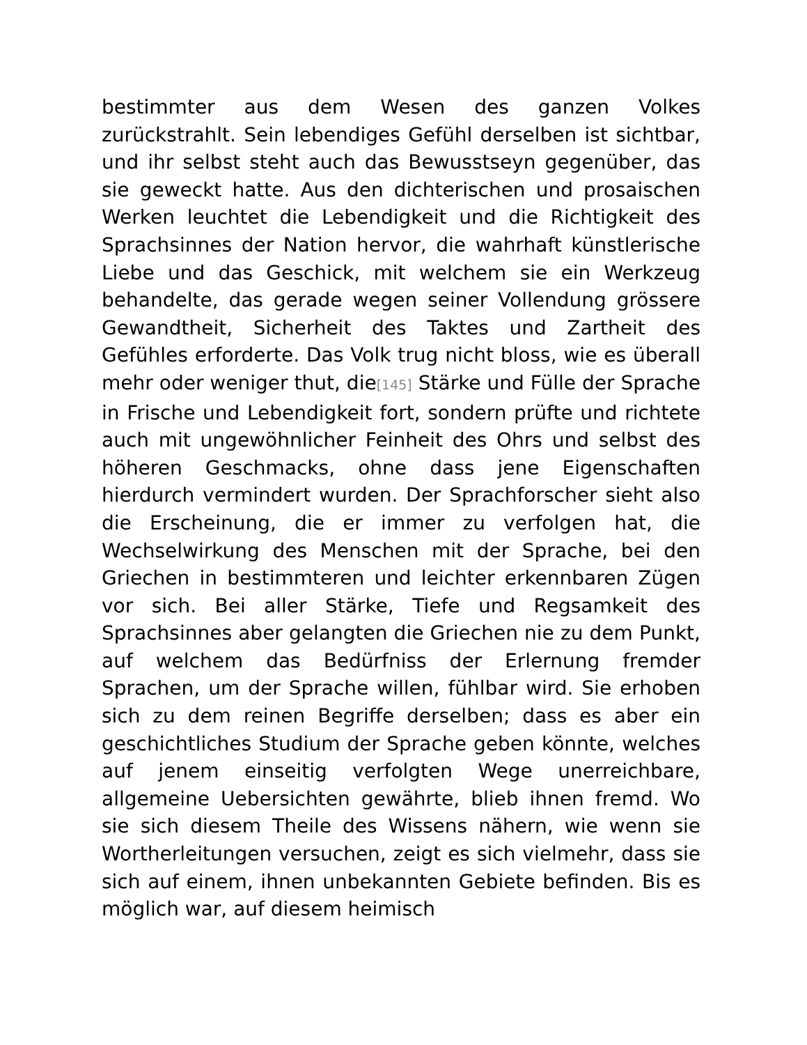bestimmter aus dem Wesen des ganzen Volkes zurückstrahlt. Sein lebendiges Gefühl derselben ist sichtbar, und ihr selbst steht auch das Bewusstseyn gegenüber, das sie geweckt hatte. Aus den dichterischen und prosaischen Werken leuchtet die Lebendigkeit und die Richtigkeit des Sprachsinnes der Nation hervor, die wahrhaft künstlerische Liebe und das Geschick, mit welchem sie ein Werkzeug behandelte, das gerade wegen seiner Vollendung grössere Gewandtheit, Sicherheit des Taktes und Zartheit des Gefühles erforderte. Das Volk trug nicht bloss, wie es überall mehr oder weniger thut, die[145] Stärke und Fülle der Sprache in Frische und Lebendigkeit fort, sondern prüfte und richtete auch mit ungewöhnlicher Feinheit des Ohrs und selbst des höheren Geschmacks, ohne dass jene Eigenschaften hierdurch vermindert wurden. Der Sprachforscher sieht also die Erscheinung, die er immer zu verfolgen hat, die Wechselwirkung des Menschen mit der Sprache, bei den Griechen in bestimmteren und leichter erkennbaren Zügen vor sich. Bei aller Stärke, Tiefe und Regsamkeit des Sprachsinnes aber gelangten die Griechen nie zu dem Punkt, auf welchem das Bedürfniss der Erlernung fremder Sprachen, um der Sprache willen, fühlbar wird. Sie erhoben sich zu dem reinen Begriffe derselben; dass es aber ein geschichtliches Studium der Sprache geben könnte, welches auf jenem einseitig verfolgten Wege unerreichbare, allgemeine Uebersichten gewährte, blieb ihnen fremd. Wo sie sich diesem Theile des Wissens nähern, wie wenn sie Wortherleitungen versuchen, zeigt es sich vielmehr, dass sie sich auf einem, ihnen unbekannten Gebiete befinden. Bis es möglich war, auf diesem heimisch